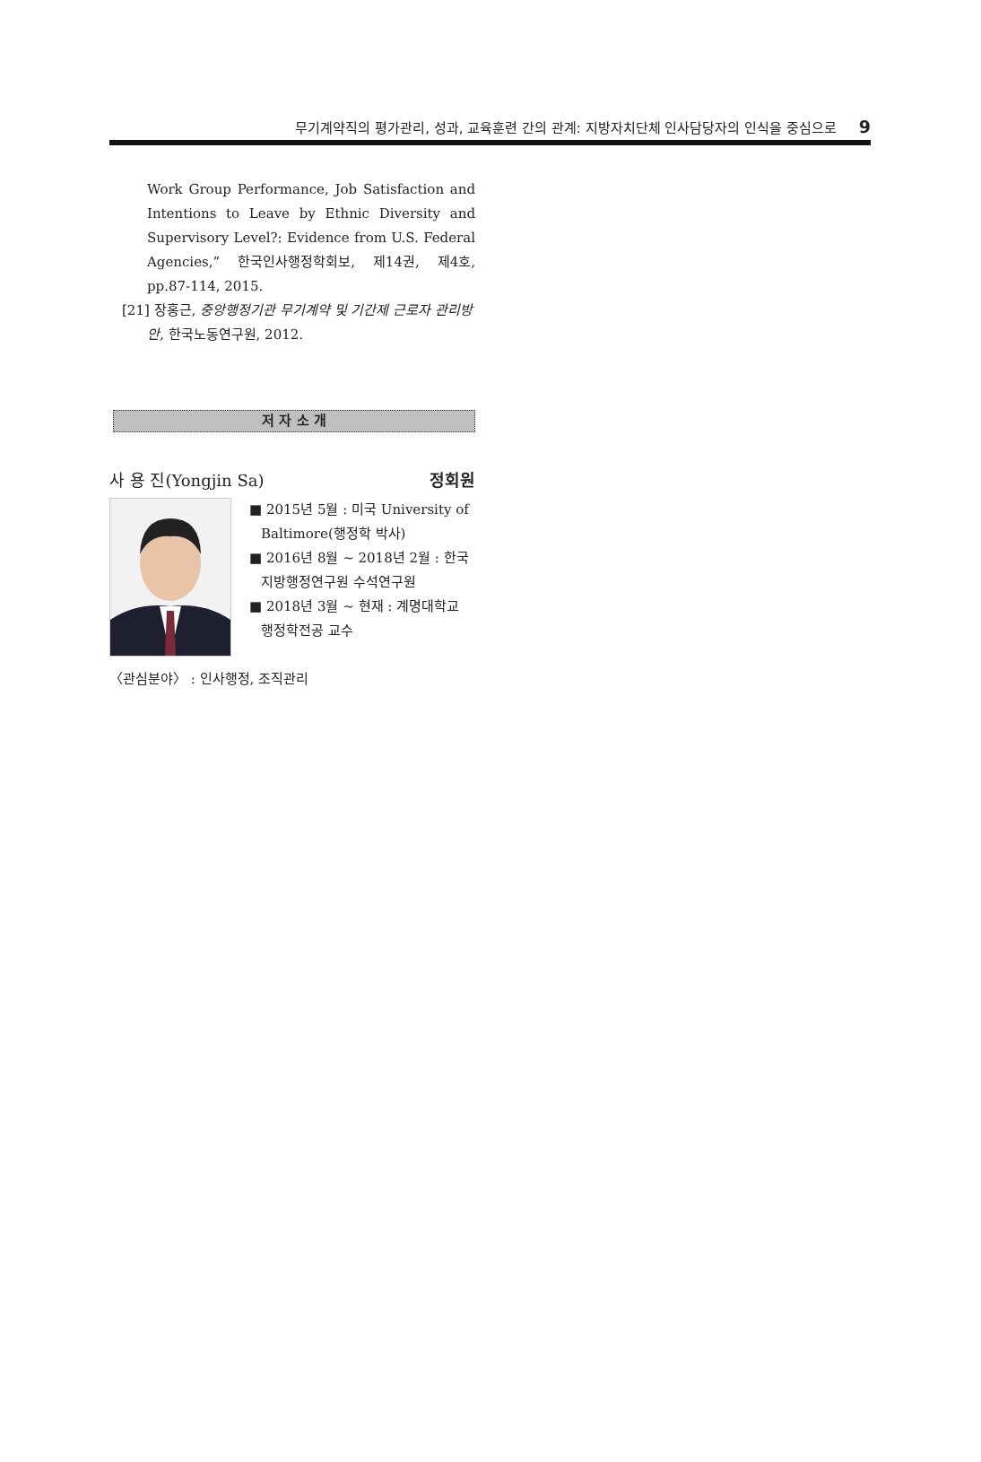무기계약직의 평가관리, 성과, 교육훈련 간의 관계: 지방자치단체 인사담당자의 인식을 중심으로 9
Work Group Performance, Job Satisfaction and Intentions to Leave by Ethnic Diversity and Supervisory Level?: Evidence from U.S. Federal Agencies,” 한국인사행정학회보, 제14권, 제4호, pp.87-114, 2015.
[21] 장홍근, 중앙행정기관 무기계약 및 기간제 근로자 관리방안, 한국노동연구원, 2012.
저 자 소 개
사 용 진(Yongjin Sa) 정회원
■ 2015년 5월 : 미국 University of Baltimore(행정학 박사)
■ 2016년 8월 ~ 2018년 2월 : 한국 지방행정연구원 수석연구원
■ 2018년 3월 ~ 현재 : 계명대학교 행정학전공 교수
〈관심분야〉 : 인사행정, 조직관리